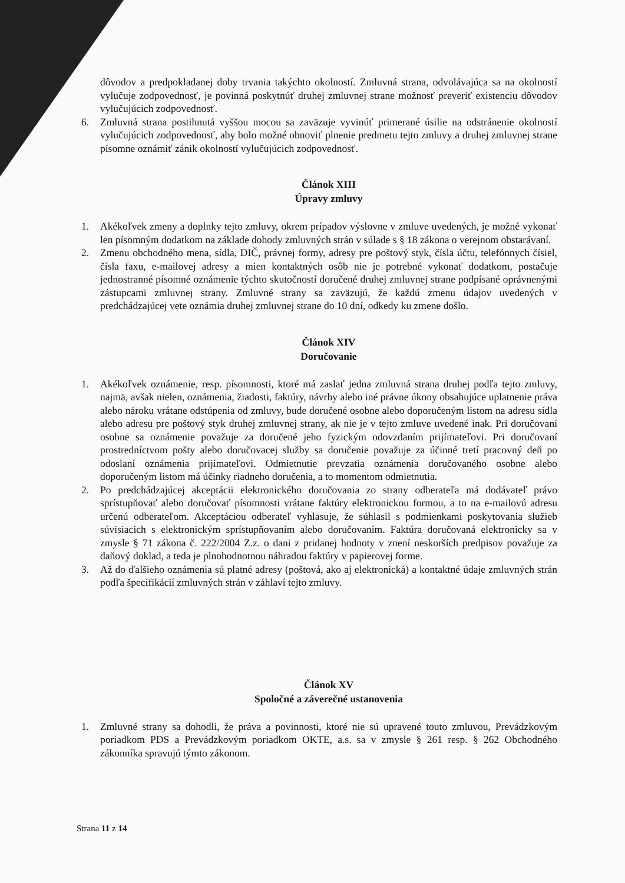dôvodov a predpokladanej doby trvania takýchto okolností. Zmluvná strana, odvolávajúca sa na okolností vylučuje zodpovednosť, je povinná poskytnúť druhej zmluvnej strane možnosť preveriť existenciu dôvodov vylučujúcich zodpovednosť.
6. Zmluvná strana postihnutá vyššou mocou sa zaväzuje vyvinúť primerané úsilie na odstránenie okolností vylučujúcich zodpovednosť, aby bolo možné obnoviť plnenie predmetu tejto zmluvy a druhej zmluvnej strane písomne oznámiť zánik okolností vylučujúcich zodpovednosť.
Článok XIII
Úpravy zmluvy
1. Akékoľvek zmeny a doplnky tejto zmluvy, okrem prípadov výslovne v zmluve uvedených, je možné vykonať len písomným dodatkom na základe dohody zmluvných strán v súlade s § 18 zákona o verejnom obstarávaní.
2. Zmenu obchodného mena, sídla, DIČ, právnej formy, adresy pre poštový styk, čísla účtu, telefónnych čísiel, čísla faxu, e-mailovej adresy a mien kontaktných osôb nie je potrebné vykonať dodatkom, postačuje jednostranné písomné oznámenie týchto skutočností doručené druhej zmluvnej strane podpísané oprávnenými zástupcami zmluvnej strany. Zmluvné strany sa zaväzujú, že každú zmenu údajov uvedených v predchádzajúcej vete oznámia druhej zmluvnej strane do 10 dní, odkedy ku zmene došlo.
Článok XIV
Doručovanie
1. Akékoľvek oznámenie, resp. písomnosti, ktoré má zaslať jedna zmluvná strana druhej podľa tejto zmluvy, najmä, avšak nielen, oznámenia, žiadosti, faktúry, návrhy alebo iné právne úkony obsahujúce uplatnenie práva alebo nároku vrátane odstúpenia od zmluvy, bude doručené osobne alebo doporučeným listom na adresu sídla alebo adresu pre poštový styk druhej zmluvnej strany, ak nie je v tejto zmluve uvedené inak. Pri doručovaní osobne sa oznámenie považuje za doručené jeho fyzickým odovzdaním prijímateľovi. Pri doručovaní prostredníctvom pošty alebo doručovacej služby sa doručenie považuje za účinné tretí pracovný deň po odoslaní oznámenia prijímateľovi. Odmietnutie prevzatia oznámenia doručovaného osobne alebo doporučeným listom má účinky riadneho doručenia, a to momentom odmietnutia.
2. Po predchádzajúcej akceptácii elektronického doručovania zo strany odberateľa má dodávateľ právo sprístupňovať alebo doručovať písomnosti vrátane faktúry elektronickou formou, a to na e-mailovú adresu určenú odberateľom. Akceptáciou odberateľ vyhlasuje, že súhlasil s podmienkami poskytovania služieb súvisiacich s elektronickým sprístupňovaním alebo doručovaním. Faktúra doručovaná elektronicky sa v zmysle § 71 zákona č. 222/2004 Z.z. o dani z pridanej hodnoty v znení neskorších predpisov považuje za daňový doklad, a teda je plnohodnotnou náhradou faktúry v papierovej forme.
3. Až do ďalšieho oznámenia sú platné adresy (poštová, ako aj elektronická) a kontaktné údaje zmluvných strán podľa špecifikácií zmluvných strán v záhlaví tejto zmluvy.
Článok XV
Spoločné a záverečné ustanovenia
1. Zmluvné strany sa dohodli, že práva a povinnosti, ktoré nie sú upravené touto zmluvou, Prevádzkovým poriadkom PDS a Prevádzkovým poriadkom OKTE, a.s. sa v zmysle § 261 resp. § 262 Obchodného zákonníka spravujú týmto zákonom.
Strana 11 z 14